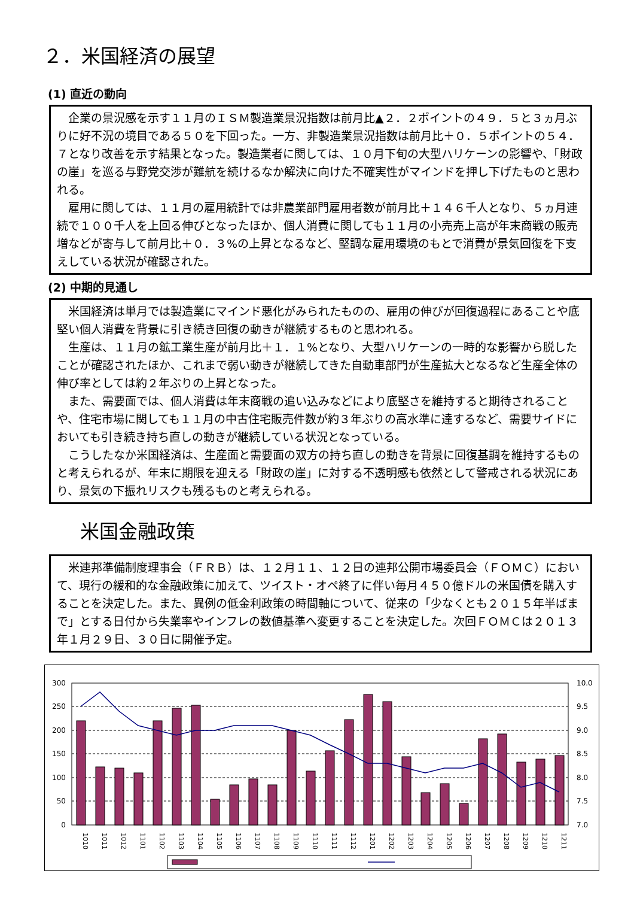２．米国経済の展望
(1) 直近の動向
企業の景況感を示す１１月のＩＳＭ製造業景況指数は前月比▲２．２ポイントの４９．５と３ヵ月ぶりに好不況の境目である５０を下回った。一方、非製造業景況指数は前月比＋０．５ポイントの５４．７となり改善を示す結果となった。製造業者に関しては、１０月下旬の大型ハリケーンの影響や、「財政の崖」を巡る与野党交渉が難航を続けるなか解決に向けた不確実性がマインドを押し下げたものと思われる。
雇用に関しては、１１月の雇用統計では非農業部門雇用者数が前月比＋１４６千人となり、５ヵ月連続で１００千人を上回る伸びとなったほか、個人消費に関しても１１月の小売売上高が年末商戦の販売増などが寄与して前月比＋０．３%の上昇となるなど、堅調な雇用環境のもとで消費が景気回復を下支えしている状況が確認された。
(2) 中期的見通し
米国経済は単月では製造業にマインド悪化がみられたものの、雇用の伸びが回復過程にあることや底堅い個人消費を背景に引き続き回復の動きが継続するものと思われる。
生産は、１１月の鉱工業生産が前月比＋１．１%となり、大型ハリケーンの一時的な影響から脱したことが確認されたほか、これまで弱い動きが継続してきた自動車部門が生産拡大となるなど生産全体の伸び率としては約２年ぶりの上昇となった。
また、需要面では、個人消費は年末商戦の追い込みなどにより底堅さを維持すると期待されることや、住宅市場に関しても１１月の中古住宅販売件数が約３年ぶりの高水準に達するなど、需要サイドにおいても引き続き持ち直しの動きが継続している状況となっている。
こうしたなか米国経済は、生産面と需要面の双方の持ち直しの動きを背景に回復基調を維持するものと考えられるが、年末に期限を迎える「財政の崖」に対する不透明感も依然として警戒される状況にあり、景気の下振れリスクも残るものと考えられる。
米国金融政策
米連邦準備制度理事会（ＦＲＢ）は、１２月１１、１２日の連邦公開市場委員会（ＦＯＭＣ）において、現行の緩和的な金融政策に加えて、ツイスト・オペ終了に伴い毎月４５０億ドルの米国債を購入することを決定した。また、異例の低金利政策の時間軸について、従来の「少なくとも２０１５年半ばまで」とする日付から失業率やインフレの数値基準へ変更することを決定した。次回ＦＯＭＣは２０１３年１月２９日、３０日に開催予定。
300
250
200
150
100
50
0
10.0
9.5
9.0
8.5
8.0
7.5
7.0
1010
1011
1012
1101
1102
1103
1104
1105
1106
1107
1108
1109
1110
1111
1112
1201
1202
1203
1204
1205
1206
1207
1208
1209
1210
1211